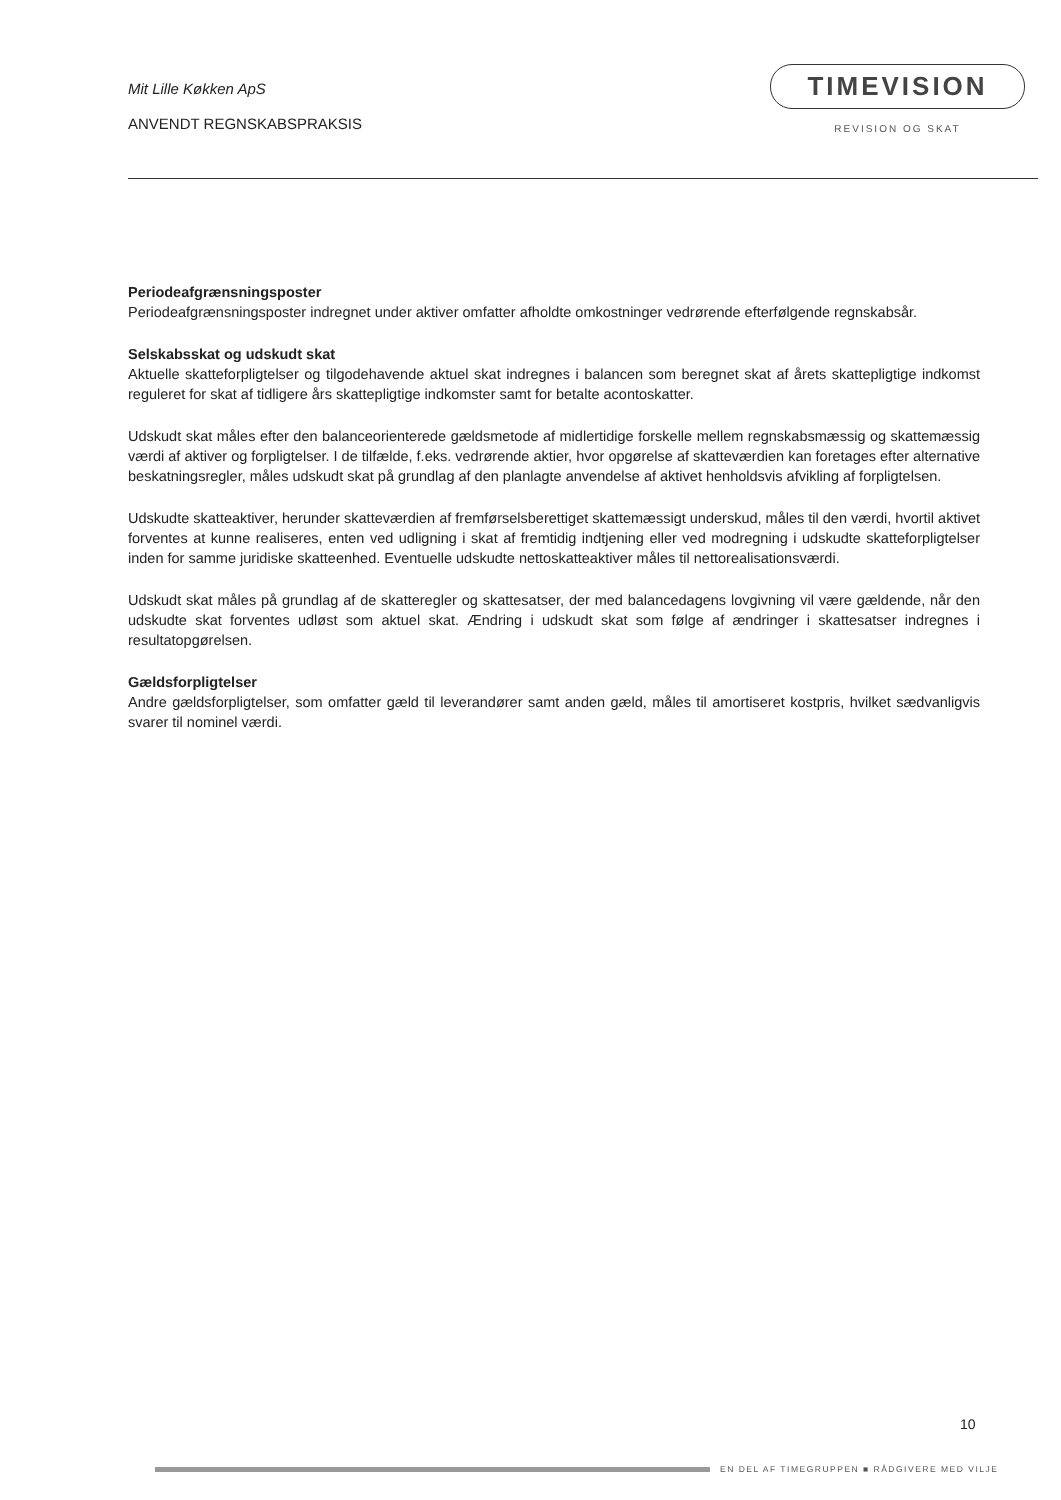Mit Lille Køkken ApS
ANVENDT REGNSKABSPRAKSIS
TIMEVISION
REVISION OG SKAT
Periodeafgrænsningsposter
Periodeafgrænsningsposter indregnet under aktiver omfatter afholdte omkostninger vedrørende efterfølgende regnskabsår.
Selskabsskat og udskudt skat
Aktuelle skatteforpligtelser og tilgodehavende aktuel skat indregnes i balancen som beregnet skat af årets skattepligtige indkomst reguleret for skat af tidligere års skattepligtige indkomster samt for betalte acontoskatter.
Udskudt skat måles efter den balanceorienterede gældsmetode af midlertidige forskelle mellem regnskabsmæssig og skattemæssig værdi af aktiver og forpligtelser. I de tilfælde, f.eks. vedrørende aktier, hvor opgørelse af skatteværdien kan foretages efter alternative beskatningsregler, måles udskudt skat på grundlag af den planlagte anvendelse af aktivet henholdsvis afvikling af forpligtelsen.
Udskudte skatteaktiver, herunder skatteværdien af fremførselsberettiget skattemæssigt underskud, måles til den værdi, hvortil aktivet forventes at kunne realiseres, enten ved udligning i skat af fremtidig indtjening eller ved modregning i udskudte skatteforpligtelser inden for samme juridiske skatteenhed. Eventuelle udskudte nettoskatteaktiver måles til nettorealisationsværdi.
Udskudt skat måles på grundlag af de skatteregler og skattesatser, der med balancedagens lovgivning vil være gældende, når den udskudte skat forventes udløst som aktuel skat. Ændring i udskudt skat som følge af ændringer i skattesatser indregnes i resultatopgørelsen.
Gældsforpligtelser
Andre gældsforpligtelser, som omfatter gæld til leverandører samt anden gæld, måles til amortiseret kostpris, hvilket sædvanligvis svarer til nominel værdi.
10
EN DEL AF TIMEGRUPPEN ■ RÅDGIVERE MED VILJE